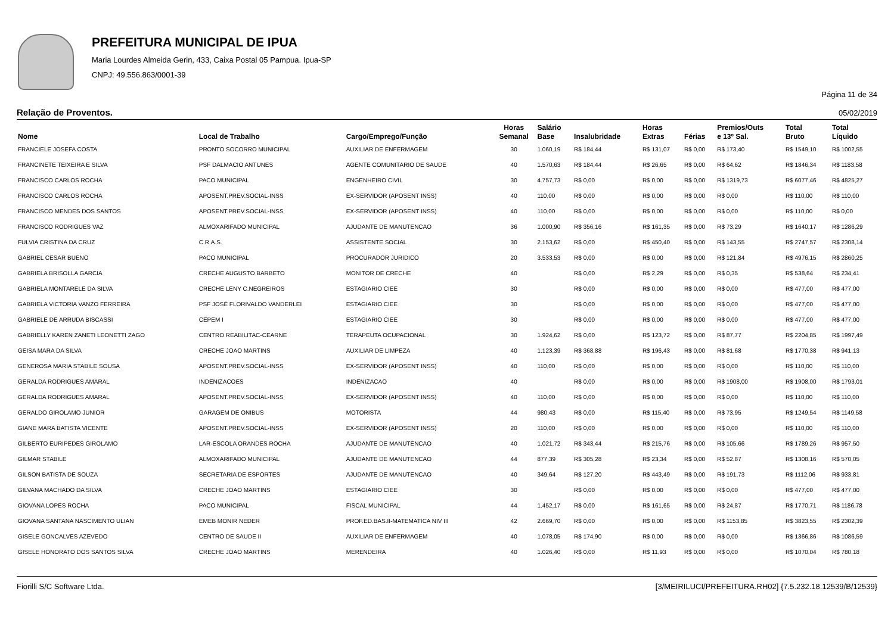PREFEITURA MUNICIPAL DE IPUA
Maria Lourdes Almeida Gerin, 433, Caixa Postal 05 Pampua. Ipua-SP
CNPJ: 49.556.863/0001-39
Página 11 de 34
Relação de Proventos. 05/02/2019
| Nome | Local de Trabalho | Cargo/Emprego/Função | Horas Semanal | Salário Base | Insalubridade | Horas Extras | Férias | Premios/Outs e 13º Sal. | Total Bruto | Total Líquido |
| --- | --- | --- | --- | --- | --- | --- | --- | --- | --- | --- |
| FRANCIELE JOSEFA COSTA | PRONTO SOCORRO MUNICIPAL | AUXILIAR DE ENFERMAGEM | 30 | 1.060,19 | R$ 184,44 | R$ 131,07 | R$ 0,00 | R$ 173,40 | R$ 1549,10 | R$ 1002,55 |
| FRANCINETE TEIXEIRA E SILVA | PSF DALMACIO ANTUNES | AGENTE COMUNITARIO DE SAUDE | 40 | 1.570,63 | R$ 184,44 | R$ 26,65 | R$ 0,00 | R$ 64,62 | R$ 1846,34 | R$ 1183,58 |
| FRANCISCO CARLOS ROCHA | PACO MUNICIPAL | ENGENHEIRO CIVIL | 30 | 4.757,73 | R$ 0,00 | R$ 0,00 | R$ 0,00 | R$ 1319,73 | R$ 6077,46 | R$ 4825,27 |
| FRANCISCO CARLOS ROCHA | APOSENT.PREV.SOCIAL-INSS | EX-SERVIDOR (APOSENT INSS) | 40 | 110,00 | R$ 0,00 | R$ 0,00 | R$ 0,00 | R$ 0,00 | R$ 110,00 | R$ 110,00 |
| FRANCISCO MENDES DOS SANTOS | APOSENT.PREV.SOCIAL-INSS | EX-SERVIDOR (APOSENT INSS) | 40 | 110,00 | R$ 0,00 | R$ 0,00 | R$ 0,00 | R$ 0,00 | R$ 110,00 | R$ 0,00 |
| FRANCISCO RODRIGUES VAZ | ALMOXARIFADO MUNICIPAL | AJUDANTE DE MANUTENCAO | 36 | 1.000,90 | R$ 356,16 | R$ 161,35 | R$ 0,00 | R$ 73,29 | R$ 1640,17 | R$ 1286,29 |
| FULVIA CRISTINA DA CRUZ | C.R.A.S. | ASSISTENTE SOCIAL | 30 | 2.153,62 | R$ 0,00 | R$ 450,40 | R$ 0,00 | R$ 143,55 | R$ 2747,57 | R$ 2308,14 |
| GABRIEL CESAR BUENO | PACO MUNICIPAL | PROCURADOR JURIDICO | 20 | 3.533,53 | R$ 0,00 | R$ 0,00 | R$ 0,00 | R$ 121,84 | R$ 4976,15 | R$ 2860,25 |
| GABRIELA BRISOLLA GARCIA | CRECHE AUGUSTO BARBETO | MONITOR DE CRECHE | 40 | | R$ 0,00 | R$ 2,29 | R$ 0,00 | R$ 0,35 | R$ 538,64 | R$ 234,41 |
| GABRIELA MONTARELE DA SILVA | CRECHE LENY C.NEGREIROS | ESTAGIARIO CIEE | 30 | | R$ 0,00 | R$ 0,00 | R$ 0,00 | R$ 0,00 | R$ 477,00 | R$ 477,00 |
| GABRIELA VICTORIA VANZO FERREIRA | PSF JOSÉ FLORIVALDO VANDERLEI | ESTAGIARIO CIEE | 30 | | R$ 0,00 | R$ 0,00 | R$ 0,00 | R$ 0,00 | R$ 477,00 | R$ 477,00 |
| GABRIELE DE ARRUDA BISCASSI | CEPEM I | ESTAGIARIO CIEE | 30 | | R$ 0,00 | R$ 0,00 | R$ 0,00 | R$ 0,00 | R$ 477,00 | R$ 477,00 |
| GABRIELLY KAREN ZANETI LEONETTI ZAGO | CENTRO REABILITAC-CEARNE | TERAPEUTA OCUPACIONAL | 30 | 1.924,62 | R$ 0,00 | R$ 123,72 | R$ 0,00 | R$ 87,77 | R$ 2204,85 | R$ 1997,49 |
| GEISA MARA DA SILVA | CRECHE JOAO MARTINS | AUXILIAR DE LIMPEZA | 40 | 1.123,39 | R$ 368,88 | R$ 196,43 | R$ 0,00 | R$ 81,68 | R$ 1770,38 | R$ 941,13 |
| GENEROSA MARIA STABILE SOUSA | APOSENT.PREV.SOCIAL-INSS | EX-SERVIDOR (APOSENT INSS) | 40 | 110,00 | R$ 0,00 | R$ 0,00 | R$ 0,00 | R$ 0,00 | R$ 110,00 | R$ 110,00 |
| GERALDA RODRIGUES AMARAL | INDENIZACOES | INDENIZACAO | 40 | | R$ 0,00 | R$ 0,00 | R$ 0,00 | R$ 1908,00 | R$ 1908,00 | R$ 1793,01 |
| GERALDA RODRIGUES AMARAL | APOSENT.PREV.SOCIAL-INSS | EX-SERVIDOR (APOSENT INSS) | 40 | 110,00 | R$ 0,00 | R$ 0,00 | R$ 0,00 | R$ 0,00 | R$ 110,00 | R$ 110,00 |
| GERALDO GIROLAMO JUNIOR | GARAGEM DE ONIBUS | MOTORISTA | 44 | 980,43 | R$ 0,00 | R$ 115,40 | R$ 0,00 | R$ 73,95 | R$ 1249,54 | R$ 1149,58 |
| GIANE MARA BATISTA VICENTE | APOSENT.PREV.SOCIAL-INSS | EX-SERVIDOR (APOSENT INSS) | 20 | 110,00 | R$ 0,00 | R$ 0,00 | R$ 0,00 | R$ 0,00 | R$ 110,00 | R$ 110,00 |
| GILBERTO EURIPEDES GIROLAMO | LAR-ESCOLA ORANDES ROCHA | AJUDANTE DE MANUTENCAO | 40 | 1.021,72 | R$ 343,44 | R$ 215,76 | R$ 0,00 | R$ 105,66 | R$ 1789,26 | R$ 957,50 |
| GILMAR STABILE | ALMOXARIFADO MUNICIPAL | AJUDANTE DE MANUTENCAO | 44 | 877,39 | R$ 305,28 | R$ 23,34 | R$ 0,00 | R$ 52,87 | R$ 1308,16 | R$ 570,05 |
| GILSON BATISTA DE SOUZA | SECRETARIA DE ESPORTES | AJUDANTE DE MANUTENCAO | 40 | 349,64 | R$ 127,20 | R$ 443,49 | R$ 0,00 | R$ 191,73 | R$ 1112,06 | R$ 933,81 |
| GILVANA MACHADO DA SILVA | CRECHE JOAO MARTINS | ESTAGIARIO CIEE | 30 | | R$ 0,00 | R$ 0,00 | R$ 0,00 | R$ 0,00 | R$ 477,00 | R$ 477,00 |
| GIOVANA LOPES ROCHA | PACO MUNICIPAL | FISCAL MUNICIPAL | 44 | 1.452,17 | R$ 0,00 | R$ 161,65 | R$ 0,00 | R$ 24,87 | R$ 1770,71 | R$ 1186,78 |
| GIOVANA SANTANA NASCIMENTO ULIAN | EMEB MONIR NEDER | PROF.ED.BAS.II-MATEMATICA NIV III | 42 | 2.669,70 | R$ 0,00 | R$ 0,00 | R$ 0,00 | R$ 1153,85 | R$ 3823,55 | R$ 2302,39 |
| GISELE GONCALVES AZEVEDO | CENTRO DE SAUDE II | AUXILIAR DE ENFERMAGEM | 40 | 1.078,05 | R$ 174,90 | R$ 0,00 | R$ 0,00 | R$ 0,00 | R$ 1366,86 | R$ 1086,59 |
| GISELE HONORATO DOS SANTOS SILVA | CRECHE JOAO MARTINS | MERENDEIRA | 40 | 1.026,40 | R$ 0,00 | R$ 11,93 | R$ 0,00 | R$ 0,00 | R$ 1070,04 | R$ 780,18 |
Fiorilli S/C Software Ltda. [3/MEIRILUCI/PREFEITURA.RH02] {7.5.232.18.12539/B/12539}